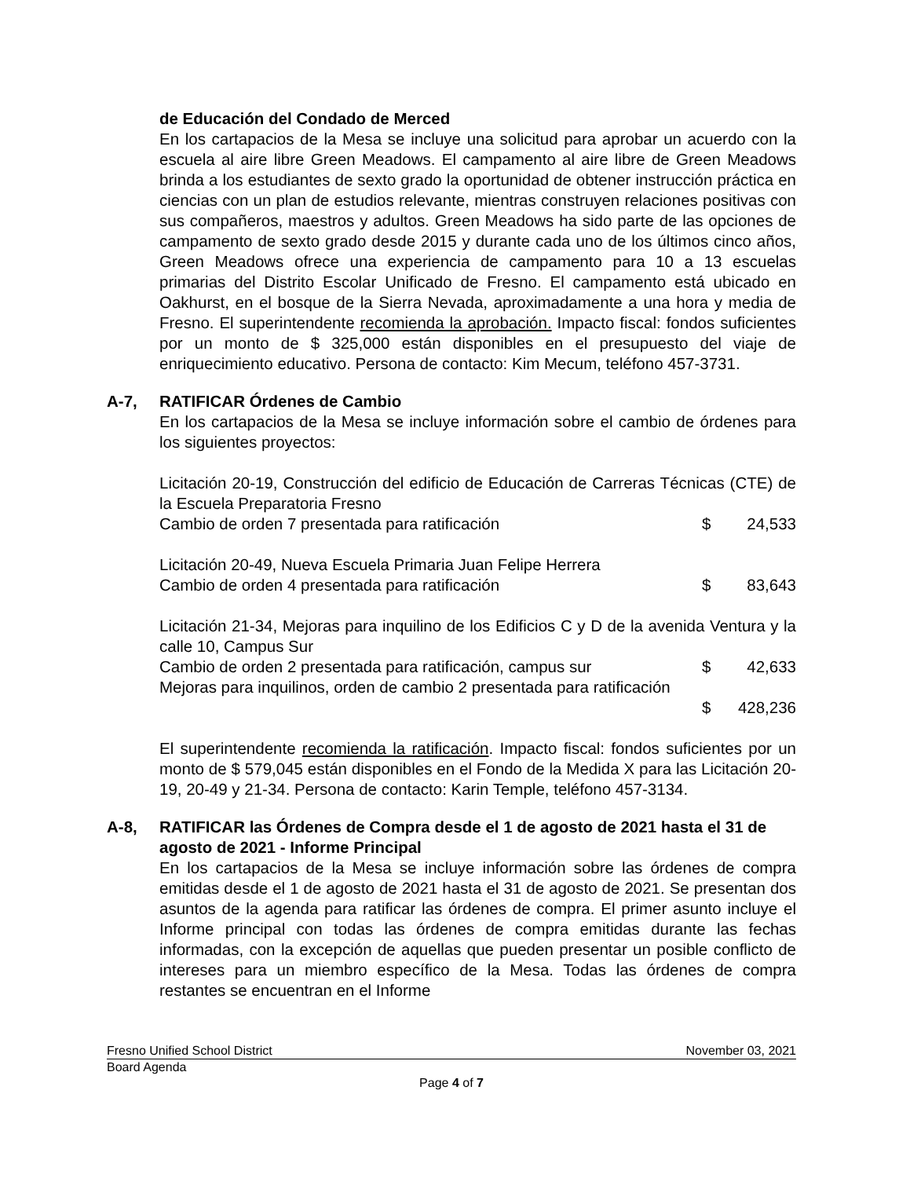de Educación del Condado de Merced
En los cartapacios de la Mesa se incluye una solicitud para aprobar un acuerdo con la escuela al aire libre Green Meadows. El campamento al aire libre de Green Meadows brinda a los estudiantes de sexto grado la oportunidad de obtener instrucción práctica en ciencias con un plan de estudios relevante, mientras construyen relaciones positivas con sus compañeros, maestros y adultos. Green Meadows ha sido parte de las opciones de campamento de sexto grado desde 2015 y durante cada uno de los últimos cinco años, Green Meadows ofrece una experiencia de campamento para 10 a 13 escuelas primarias del Distrito Escolar Unificado de Fresno. El campamento está ubicado en Oakhurst, en el bosque de la Sierra Nevada, aproximadamente a una hora y media de Fresno. El superintendente recomienda la aprobación. Impacto fiscal: fondos suficientes por un monto de $ 325,000 están disponibles en el presupuesto del viaje de enriquecimiento educativo. Persona de contacto: Kim Mecum, teléfono 457-3731.
A-7, RATIFICAR Órdenes de Cambio
En los cartapacios de la Mesa se incluye información sobre el cambio de órdenes para los siguientes proyectos:
Licitación 20-19, Construcción del edificio de Educación de Carreras Técnicas (CTE) de la Escuela Preparatoria Fresno
Cambio de orden 7 presentada para ratificación $ 24,533
Licitación 20-49, Nueva Escuela Primaria Juan Felipe Herrera
Cambio de orden 4 presentada para ratificación $ 83,643
Licitación 21-34, Mejoras para inquilino de los Edificios C y D de la avenida Ventura y la calle 10, Campus Sur
Cambio de orden 2 presentada para ratificación, campus sur $ 42,633
Mejoras para inquilinos, orden de cambio 2 presentada para ratificación
$ 428,236
El superintendente recomienda la ratificación. Impacto fiscal: fondos suficientes por un monto de $ 579,045 están disponibles en el Fondo de la Medida X para las Licitación 20-19, 20-49 y 21-34. Persona de contacto: Karin Temple, teléfono 457-3134.
A-8, RATIFICAR las Órdenes de Compra desde el 1 de agosto de 2021 hasta el 31 de agosto de 2021 - Informe Principal
En los cartapacios de la Mesa se incluye información sobre las órdenes de compra emitidas desde el 1 de agosto de 2021 hasta el 31 de agosto de 2021. Se presentan dos asuntos de la agenda para ratificar las órdenes de compra. El primer asunto incluye el Informe principal con todas las órdenes de compra emitidas durante las fechas informadas, con la excepción de aquellas que pueden presentar un posible conflicto de intereses para un miembro específico de la Mesa. Todas las órdenes de compra restantes se encuentran en el Informe
Fresno Unified School District November 03, 2021
Board Agenda
Page 4 of 7